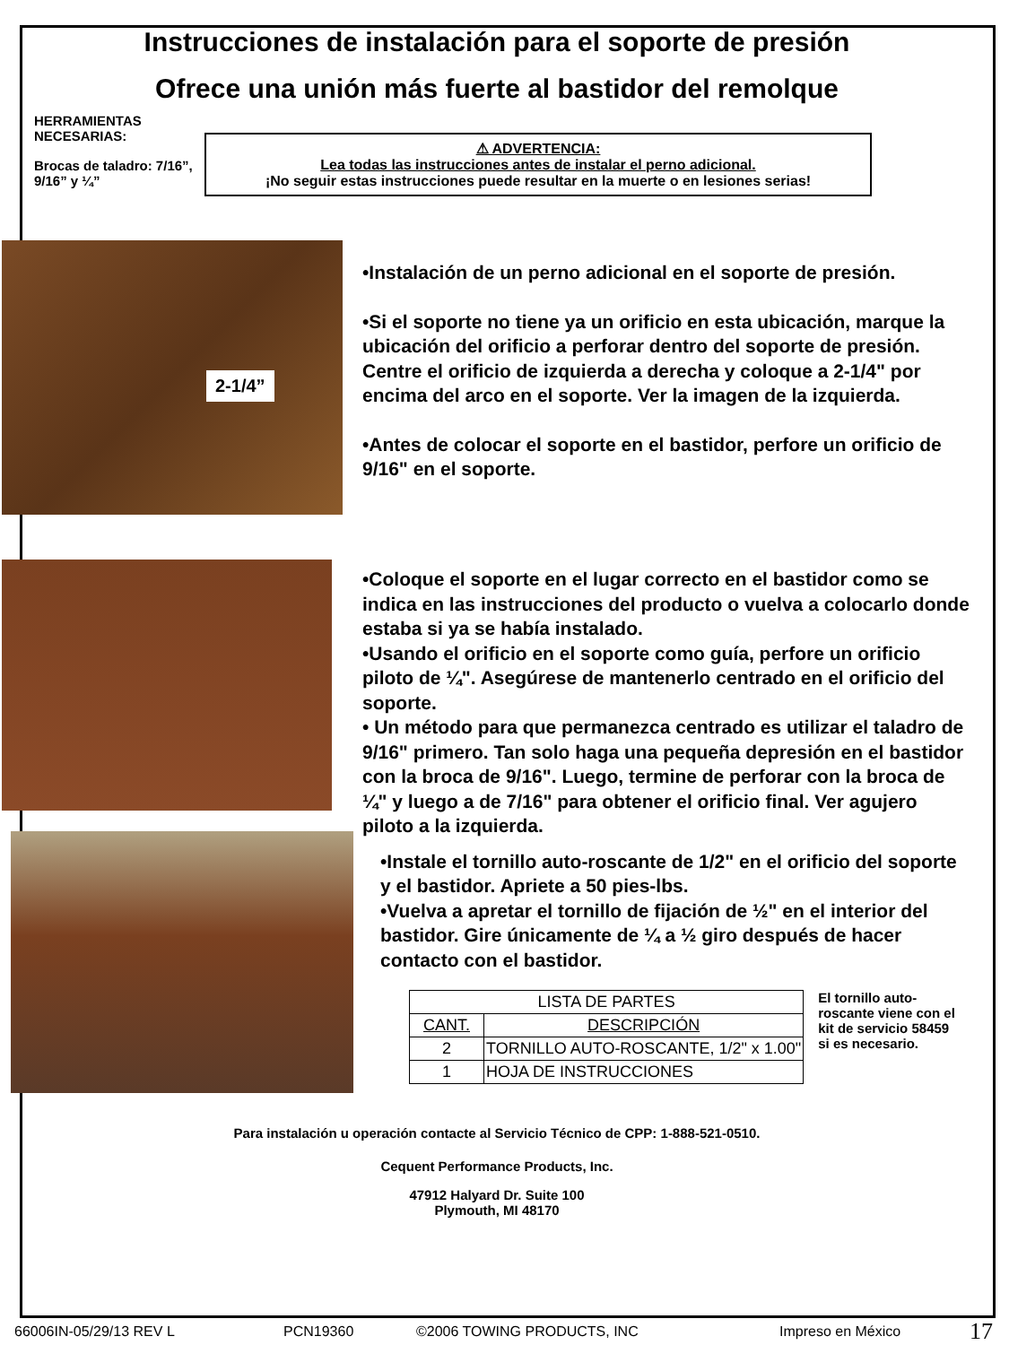Instrucciones de instalación para el soporte de presión
Ofrece una unión más fuerte al bastidor del remolque
HERRAMIENTAS NECESARIAS:
Brocas de taladro: 7/16”, 9/16” y ¼”
⚠ ADVERTENCIA:
Lea todas las instrucciones antes de instalar el perno adicional.
¡No seguir estas instrucciones puede resultar en la muerte o en lesiones serias!
2-1/4”
•Instalación de un perno adicional en el soporte de presión.
•Si el soporte no tiene ya un orificio en esta ubicación, marque la ubicación del orificio a perforar dentro del soporte de presión. Centre el orificio de izquierda a derecha y coloque a 2-1/4" por encima del arco en el soporte. Ver la imagen de la izquierda.
•Antes de colocar el soporte en el bastidor, perfore un orificio de 9/16" en el soporte.
•Coloque el soporte en el lugar correcto en el bastidor como se indica en las instrucciones del producto o vuelva a colocarlo donde estaba si ya se había instalado.
•Usando el orificio en el soporte como guía, perfore un orificio piloto de ¼". Asegúrese de mantenerlo centrado en el orificio del soporte.
• Un método para que permanezca centrado es utilizar el taladro de 9/16" primero. Tan solo haga una pequeña depresión en el bastidor con la broca de 9/16". Luego, termine de perforar con la broca de ¼" y luego a de 7/16" para obtener el orificio final. Ver agujero piloto a la izquierda.
•Instale el tornillo auto-roscante de 1/2" en el orificio del soporte y el bastidor. Apriete a 50 pies-lbs.
•Vuelva a apretar el tornillo de fijación de ½" en el interior del bastidor. Gire únicamente de ¼ a ½ giro después de hacer contacto con el bastidor.
| LISTA DE PARTES | |
| --- | --- |
| CANT. | DESCRIPCIÓN |
| 2 | TORNILLO AUTO-ROSCANTE, 1/2" x 1.00" |
| 1 | HOJA DE INSTRUCCIONES |
El tornillo auto-roscante viene con el kit de servicio 58459 si es necesario.
Para instalación u operación contacte al Servicio Técnico de CPP: 1-888-521-0510.
Cequent Performance Products, Inc.
47912 Halyard Dr. Suite 100
Plymouth, MI 48170
66006IN-05/29/13 REV L PCN19360 ©2006 TOWING PRODUCTS, INC Impreso en México 17